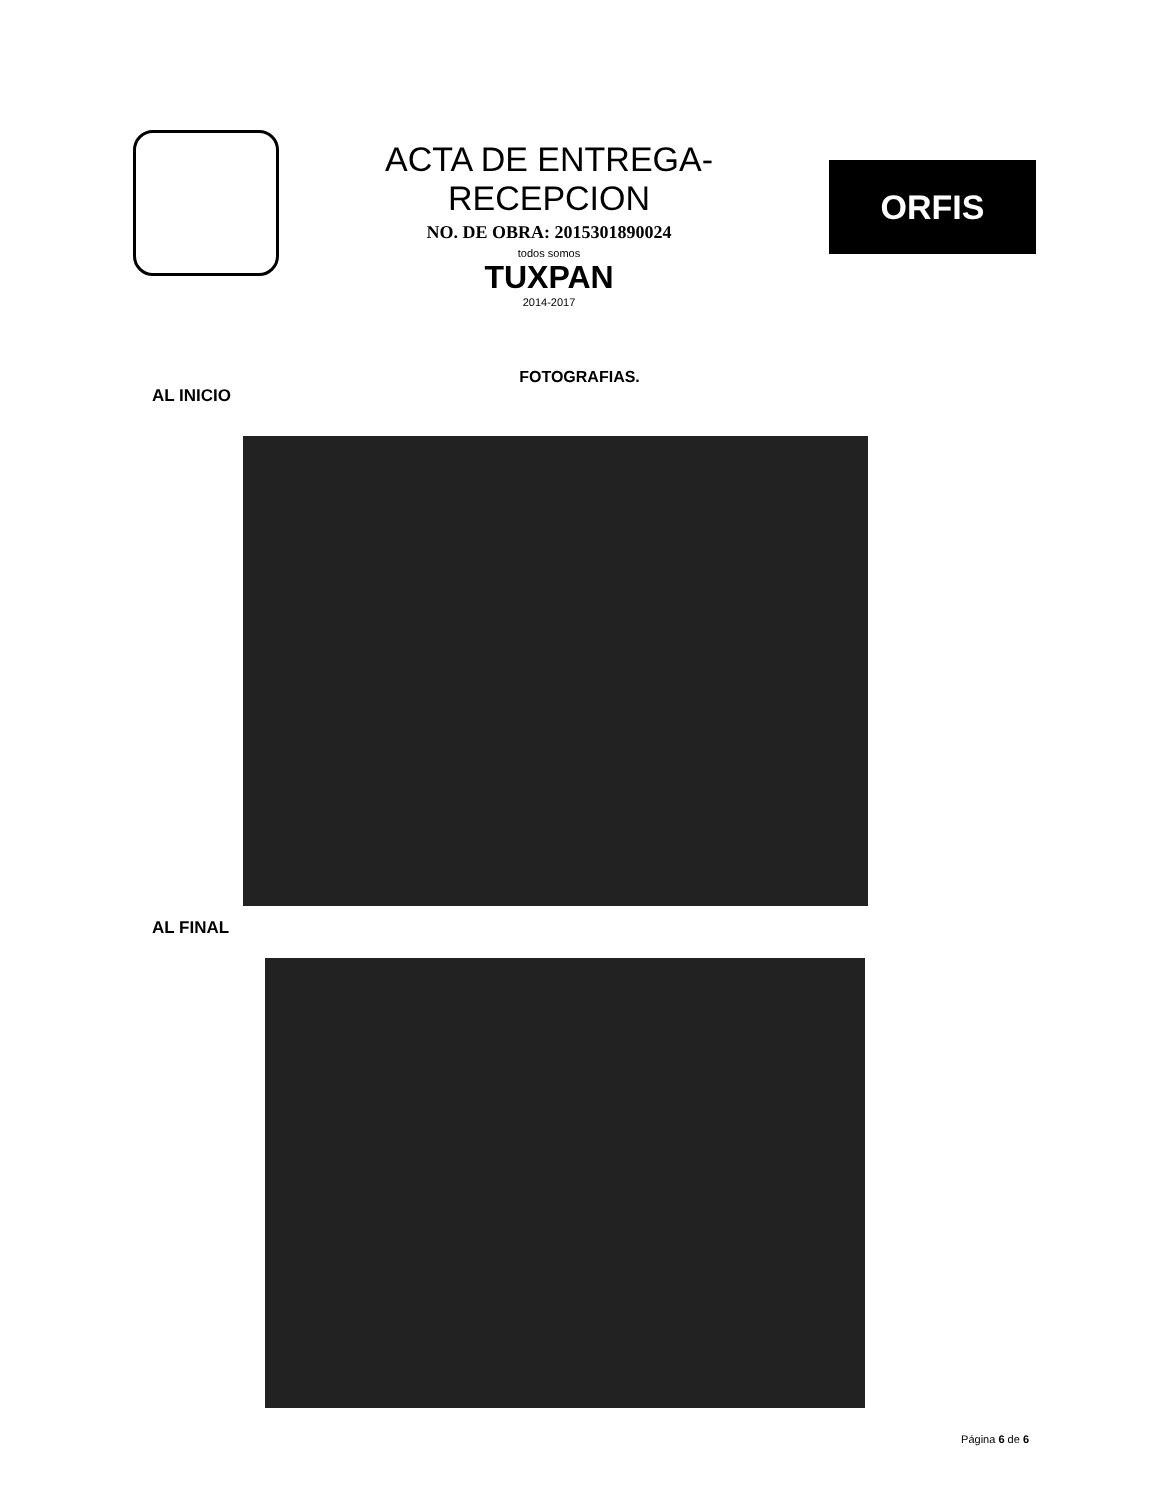ACTA DE ENTREGA-RECEPCION
NO. DE OBRA: 2015301890024
todos somos
TUXPAN
2014-2017
ORFIS
FOTOGRAFIAS.
AL INICIO
AL FINAL
Página 6 de 6